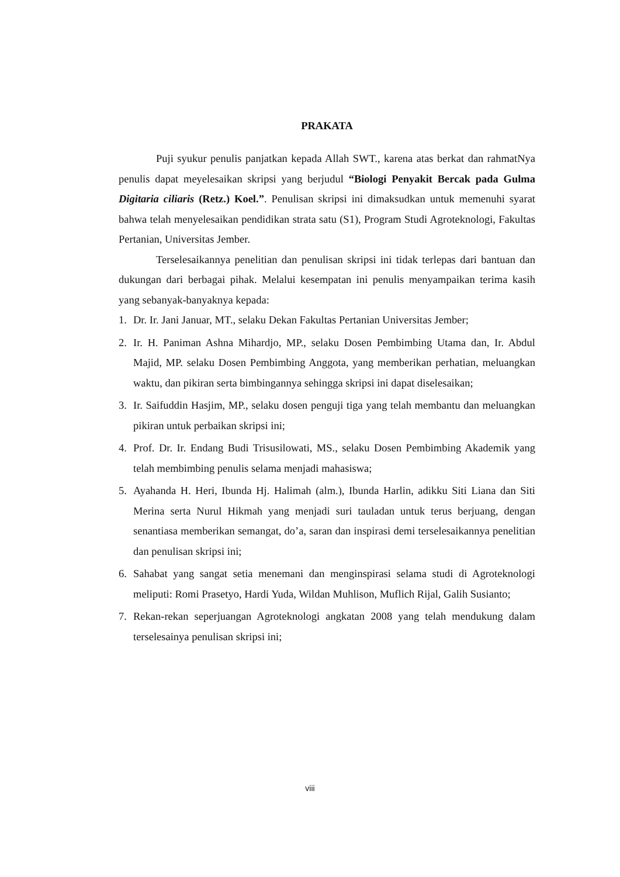PRAKATA
Puji syukur penulis panjatkan kepada Allah SWT., karena atas berkat dan rahmatNya penulis dapat meyelesaikan skripsi yang berjudul “Biologi Penyakit Bercak pada Gulma Digitaria ciliaris (Retz.) Koel.”. Penulisan skripsi ini dimaksudkan untuk memenuhi syarat bahwa telah menyelesaikan pendidikan strata satu (S1), Program Studi Agroteknologi, Fakultas Pertanian, Universitas Jember.
Terselesaikannya penelitian dan penulisan skripsi ini tidak terlepas dari bantuan dan dukungan dari berbagai pihak. Melalui kesempatan ini penulis menyampaikan terima kasih yang sebanyak-banyaknya kepada:
1. Dr. Ir. Jani Januar, MT., selaku Dekan Fakultas Pertanian Universitas Jember;
2. Ir. H. Paniman Ashna Mihardjo, MP., selaku Dosen Pembimbing Utama dan, Ir. Abdul Majid, MP. selaku Dosen Pembimbing Anggota, yang memberikan perhatian, meluangkan waktu, dan pikiran serta bimbingannya sehingga skripsi ini dapat diselesaikan;
3. Ir. Saifuddin Hasjim, MP., selaku dosen penguji tiga yang telah membantu dan meluangkan pikiran untuk perbaikan skripsi ini;
4. Prof. Dr. Ir. Endang Budi Trisusilowati, MS., selaku Dosen Pembimbing Akademik yang telah membimbing penulis selama menjadi mahasiswa;
5. Ayahanda H. Heri, Ibunda Hj. Halimah (alm.), Ibunda Harlin, adikku Siti Liana dan Siti Merina serta Nurul Hikmah yang menjadi suri tauladan untuk terus berjuang, dengan senantiasa memberikan semangat, do’a, saran dan inspirasi demi terselesaikannya penelitian dan penulisan skripsi ini;
6. Sahabat yang sangat setia menemani dan menginspirasi selama studi di Agroteknologi meliputi: Romi Prasetyo, Hardi Yuda, Wildan Muhlison, Muflich Rijal, Galih Susianto;
7. Rekan-rekan seperjuangan Agroteknologi angkatan 2008 yang telah mendukung dalam terselesainya penulisan skripsi ini;
viii